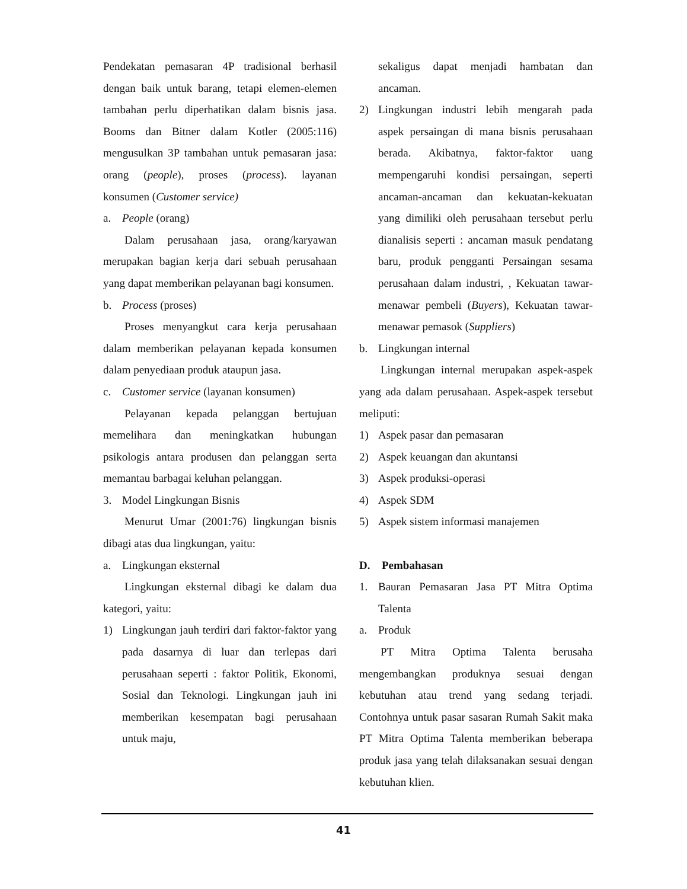Pendekatan pemasaran 4P tradisional berhasil dengan baik untuk barang, tetapi elemen-elemen tambahan perlu diperhatikan dalam bisnis jasa. Booms dan Bitner dalam Kotler (2005:116) mengusulkan 3P tambahan untuk pemasaran jasa: orang (people), proses (process). layanan konsumen (Customer service)
a. People (orang)
Dalam perusahaan jasa, orang/karyawan merupakan bagian kerja dari sebuah perusahaan yang dapat memberikan pelayanan bagi konsumen.
b. Process (proses)
Proses menyangkut cara kerja perusahaan dalam memberikan pelayanan kepada konsumen dalam penyediaan produk ataupun jasa.
c. Customer service (layanan konsumen)
Pelayanan kepada pelanggan bertujuan memelihara dan meningkatkan hubungan psikologis antara produsen dan pelanggan serta memantau barbagai keluhan pelanggan.
3. Model Lingkungan Bisnis
Menurut Umar (2001:76) lingkungan bisnis dibagi atas dua lingkungan, yaitu:
a. Lingkungan eksternal
Lingkungan eksternal dibagi ke dalam dua kategori, yaitu:
1) Lingkungan jauh terdiri dari faktor-faktor yang pada dasarnya di luar dan terlepas dari perusahaan seperti : faktor Politik, Ekonomi, Sosial dan Teknologi. Lingkungan jauh ini memberikan kesempatan bagi perusahaan untuk maju,
sekaligus dapat menjadi hambatan dan ancaman.
2) Lingkungan industri lebih mengarah pada aspek persaingan di mana bisnis perusahaan berada. Akibatnya, faktor-faktor uang mempengaruhi kondisi persaingan, seperti ancaman-ancaman dan kekuatan-kekuatan yang dimiliki oleh perusahaan tersebut perlu dianalisis seperti : ancaman masuk pendatang baru, produk pengganti Persaingan sesama perusahaan dalam industri, , Kekuatan tawar-menawar pembeli (Buyers), Kekuatan tawar-menawar pemasok (Suppliers)
b. Lingkungan internal
Lingkungan internal merupakan aspek-aspek yang ada dalam perusahaan. Aspek-aspek tersebut meliputi:
1) Aspek pasar dan pemasaran
2) Aspek keuangan dan akuntansi
3) Aspek produksi-operasi
4) Aspek SDM
5) Aspek sistem informasi manajemen
D. Pembahasan
1. Bauran Pemasaran Jasa PT Mitra Optima Talenta
a. Produk
PT Mitra Optima Talenta berusaha mengembangkan produknya sesuai dengan kebutuhan atau trend yang sedang terjadi. Contohnya untuk pasar sasaran Rumah Sakit maka PT Mitra Optima Talenta memberikan beberapa produk jasa yang telah dilaksanakan sesuai dengan kebutuhan klien.
41